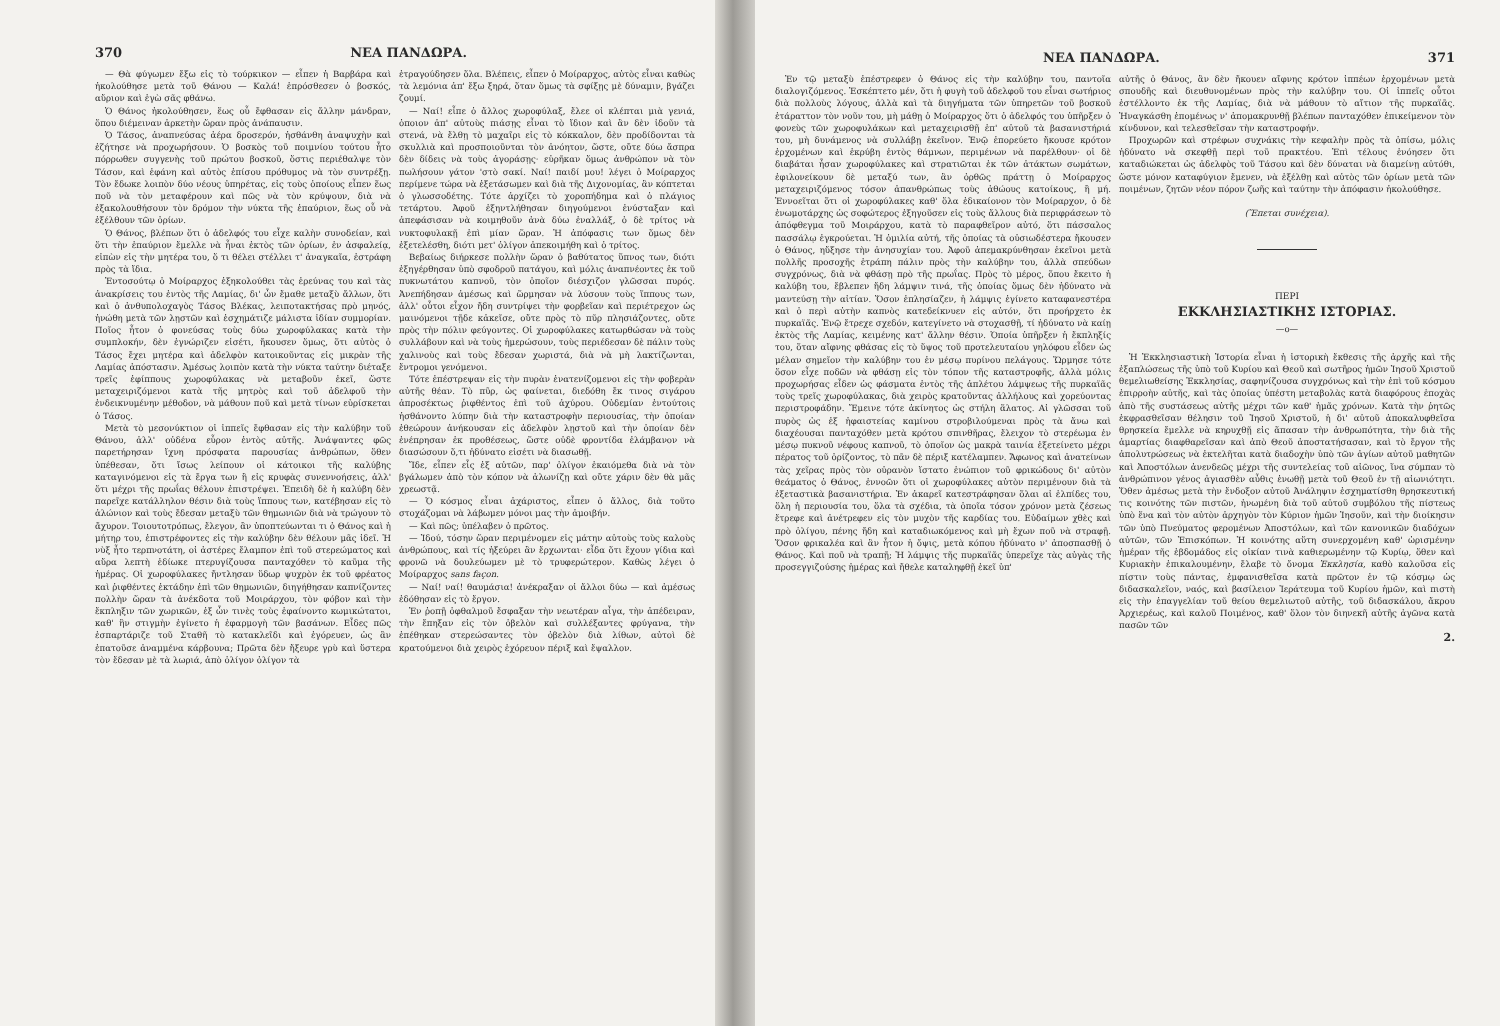370 ΝΕΑ ΠΑΝΔΩΡΑ.
— Θὰ φύγωμεν ἔξω εἰς τὸ τούρκικον — εἶπεν ἡ Βαρβάρα καὶ ἠκολούθησε μετὰ τοῦ Θάνου — Καλά! ἐπρόσθεσεν ὁ βοσκός, αὔριον καὶ ἐγὼ σᾶς φθάνω.
Ὁ Θάνος ἠκολούθησεν, ἕως οὗ ἔφθασαν εἰς ἄλλην μάνδραν, ὅπου διέμειναν ἀρκετὴν ὥραν πρὸς ἀνάπαυσιν.
Ὁ Τάσος, ἀναπνεύσας ἀέρα δροσερόν, ἠσθάνθη ἀναψυχὴν καὶ ἐζήτησε νὰ προχωρήσουν. Ὁ βοσκὸς τοῦ ποιμνίου τούτου ἦτο πόρρωθεν συγγενὴς τοῦ πρώτου βοσκοῦ, ὅστις περιέθαλψε τὸν Τάσον, καὶ ἐφάνη καὶ αὐτὸς ἐπίσου πρόθυμος νὰ τὸν συντρέξῃ. Τὸν ἔδωκε λοιπὸν δύο νέους ὑπηρέτας, εἰς τοὺς ὁποίους εἶπεν ἕως ποῦ νὰ τὸν μεταφέρουν καὶ πῶς νὰ τὸν κρύψουν, διὰ νὰ ἐξακολουθήσουν τὸν δρόμον τὴν νύκτα τῆς ἐπαύριον, ἕως οὗ νὰ ἐξέλθουν τῶν ὁρίων.
Ὁ Θάνος, βλέπων ὅτι ὁ ἀδελφός του εἶχε καλὴν συνοδείαν, καὶ ὅτι τὴν ἐπαύριον ἔμελλε νὰ ἦναι ἐκτὸς τῶν ὁρίων, ἐν ἀσφαλείᾳ, εἰπὼν εἰς τὴν μητέρα του, ὅ τι θέλει στέλλει τ' ἀναγκαῖα, ἐστράφη πρὸς τὰ ἴδια.
Ἐντοσούτῳ ὁ Μοίραρχος ἐξηκολούθει τὰς ἐρεύνας του καὶ τὰς ἀνακρίσεις του ἐντὸς τῆς Λαμίας, δι' ὧν ἔμαθε μεταξὺ ἄλλων, ὅτι καὶ ὁ ἀνθυπολοχαγὸς Τάσος Βλέκας, λειποτακτήσας πρὸ μηνός, ἡνώθη μετὰ τῶν λῃστῶν καὶ ἐσχημάτιζε μάλιστα ἰδίαν συμμορίαν. Ποῖος ἦτον ὁ φονεύσας τοὺς δύω χωροφύλακας κατὰ τὴν συμπλοκήν, δὲν ἐγνώριζεν εἰσέτι, ἤκουσεν ὅμως, ὅτι αὐτὸς ὁ Τάσος ἔχει μητέρα καὶ ἀδελφὸν κατοικοῦντας εἰς μικρὰν τῆς Λαμίας ἀπόστασιν. Ἀμέσως λοιπὸν κατὰ τὴν νύκτα ταύτην διέταξε τρεῖς ἐφίππους χωροφύλακας νὰ μεταβοῦν ἐκεῖ, ὥστε μεταχειριζόμενοι κατὰ τῆς μητρὸς καὶ τοῦ ἀδελφοῦ τὴν ἐνδεικνυμένην μέθοδον, νὰ μάθουν ποῦ καὶ μετὰ τίνων εὑρίσκεται ὁ Τάσος.
Μετὰ τὸ μεσονύκτιον οἱ ἱππεῖς ἔφθασαν εἰς τὴν καλύβην τοῦ Θάνου, ἀλλ' οὐδένα εὗρον ἐντὸς αὐτῆς. Ἀνάψαντες φῶς παρετήρησαν ἴχνη πρόσφατα παρουσίας ἀνθρώπων, ὅθεν ὑπέθεσαν, ὅτι ἴσως λείπουν οἱ κάτοικοι τῆς καλύβης καταγινόμενοι εἰς τὰ ἔργα των ἢ εἰς κρυφὰς συνεννοήσεις, ἀλλ' ὅτι μέχρι τῆς πρωΐας θέλουν ἐπιστρέψει. Ἐπειδὴ δὲ ἡ καλύβη δὲν παρεῖχε κατάλληλον θέσιν διὰ τοὺς ἵππους των, κατέβησαν εἰς τὸ ἁλώνιον καὶ τοὺς ἔδεσαν μεταξὺ τῶν θημωνιῶν διὰ νὰ τρώγουν τὸ ἄχυρον. Τοιουτοτρόπως, ἔλεγον, ἂν ὑποπτεύωνται τι ὁ Θάνος καὶ ἡ μήτηρ του, ἐπιστρέφοντες εἰς τὴν καλύβην δὲν θέλουν μᾶς ἰδεῖ. Ἡ νὺξ ἦτο τερπνοτάτη, οἱ ἀστέρες ἔλαμπον ἐπὶ τοῦ στερεώματος καὶ αὔρα λεπτὴ ἐδίωκε πτερυγίζουσα πανταχόθεν τὸ καῦμα τῆς ἡμέρας. Οἱ χωροφύλακες ἤντλησαν ὕδωρ ψυχρὸν ἐκ τοῦ φρέατος καὶ ῥιφθέντες ἐκτάδην ἐπὶ τῶν θημωνιῶν, διηγήθησαν καπνίζοντες πολλὴν ὥραν τὰ ἀνέκδοτα τοῦ Μοιράρχου, τὸν φόβον καὶ τὴν ἔκπληξιν τῶν χωρικῶν, ἐξ ὧν τινὲς τοὺς ἐφαίνοντο κωμικώτατοι, καθ' ἣν στιγμὴν ἐγίνετο ἡ ἐφαρμογὴ τῶν βασάνων. Εἶδες πῶς ἐσπαρτάριζε τοῦ Σταθῆ τὸ κατακλεῖδι καὶ ἐγόρευεν, ὡς ἂν ἐπατοῦσε ἀναμμένα κάρβουνα; Πρῶτα δὲν ἤξευρε γρὺ καὶ ὕστερα τὸν ἔδεσαν μὲ τὰ λωριά, ἀπὸ ὀλίγον ὀλίγον τὰ
ἐτραγούδησεν ὅλα. Βλέπεις, εἶπεν ὁ Μοίραρχος, αὐτὸς εἶναι καθὼς τὰ λεμόνια ἀπ' ἔξω ξηρά, ὅταν ὅμως τὰ σφίξῃς μὲ δύναμιν, βγάζει ζουμί.
— Ναί! εἶπε ὁ ἄλλος χωροφύλαξ, ἔλεε οἱ κλέπται μιὰ γενιά, ὁποιον ἀπ' αὐτοὺς πιάσῃς εἶναι τὸ ἴδιον καὶ ἂν δὲν ἰδοῦν τὰ στενά, νὰ ἔλθῃ τὸ μαχαῖρι εἰς τὸ κόκκαλον, δὲν προδίδονται τὰ σκυλλιὰ καὶ προσποιοῦνται τὸν ἀνόητον, ὥστε, οὔτε δύω ἄσπρα δὲν δίδεις νὰ τοὺς ἀγοράσῃς· εὑρῆκαν ὅμως ἀνθρώπον νὰ τὸν πωλήσουν γάτον 'στὸ σακί. Ναί! παιδί μου! λέγει ὁ Μοίραρχος περίμενε τώρα νὰ ἐξετάσωμεν καὶ διὰ τῆς Διχονομίας, ἂν κόπτεται ὁ γλωσσοδέτης. Τότε ἀρχίζει τὸ χοροπήδημα καὶ ὁ πλάγιος τετάρτου. Ἀφοῦ ἐξηντλήθησαν διηγούμενοι ἐνύσταξαν καὶ ἀπεφάσισαν νὰ κοιμηθοῦν ἀνὰ δύω ἐναλλάξ, ὁ δὲ τρίτος νὰ νυκτοφυλακῇ ἐπὶ μίαν ὥραν. Ἡ ἀπόφασις των ὅμως δὲν ἐξετελέσθη, διότι μετ' ὀλίγον ἀπεκοιμήθη καὶ ὁ τρίτος.
Βεβαίως διήρκεσε πολλὴν ὥραν ὁ βαθύτατος ὕπνος των, διότι ἐξηγέρθησαν ὑπὸ σφοδροῦ πατάγου, καὶ μόλις ἀναπνέοντες ἐκ τοῦ πυκνωτάτου καπνοῦ, τὸν ὁποῖον διέσχιζον γλῶσσαι πυρός. Ἀνεπήδησαν ἀμέσως καὶ ὥρμησαν νὰ λύσουν τοὺς ἵππους των, ἀλλ' οὗτοι εἶχον ἤδη συντρίψει τὴν φορβεῖαν καὶ περιέτρεχον ὡς μαινόμενοι τῇδε κἀκεῖσε, οὔτε πρὸς τὸ πῦρ πλησιάζοντες, οὔτε πρὸς τὴν πόλιν φεύγοντες. Οἱ χωροφύλακες κατωρθώσαν νὰ τοὺς συλλάβουν καὶ νὰ τοὺς ἡμερώσουν, τοὺς περιέδεσαν δὲ πάλιν τοὺς χαλινοὺς καὶ τοὺς ἔδεσαν χωριστά, διὰ νὰ μὴ λακτίζωνται, ἔντρομοι γενόμενοι.
Τότε ἐπέστρεψαν εἰς τὴν πυρὰν ἐνατενίζομενοι εἰς τὴν φοβερὰν αὐτῆς θέαν. Τὸ πῦρ, ὡς φαίνεται, διεδόθη ἔκ τινος σιγάρου ἀπροσέκτως ῥιφθέντος ἐπὶ τοῦ ἀχύρου. Οὐδεμίαν ἐντούτοις ἠσθάνοντο λύπην διὰ τὴν καταστροφὴν περιουσίας, τὴν ὁποίαν ἐθεώρουν ἀνήκουσαν εἰς ἀδελφὸν λῃστοῦ καὶ τὴν ὁποίαν δὲν ἐνέπρησαν ἐκ προθέσεως, ὥστε οὐδὲ φροντίδα ἐλάμβανον νὰ διασώσουν ὅ,τι ἠδύνατο εἰσέτι νὰ διασωθῇ.
Ἴδε, εἶπεν εἷς ἐξ αὐτῶν, παρ' ὀλίγον ἐκαιόμεθα διὰ νὰ τὸν βγάλωμεν ἀπὸ τὸν κόπον νὰ ἁλωνίζῃ καὶ οὔτε χάριν δὲν θὰ μᾶς χρεωστᾷ.
— Ὁ κόσμος εἶναι ἀχάριστος, εἶπεν ὁ ἄλλος, διὰ τοῦτο στοχάζομαι νὰ λάβωμεν μόνοι μας τὴν ἀμοιβήν.
— Καὶ πῶς; ὑπέλαβεν ὁ πρῶτος.
— Ἰδού, τόσην ὥραν περιμένομεν εἰς μάτην αὐτοὺς τοὺς καλοὺς ἀνθρώπους, καὶ τίς ἠξεύρει ἂν ἔρχωνται· εἶδα ὅτι ἔχουν γίδια καὶ φρονῶ νὰ δουλεύωμεν μὲ τὸ τρυφερώτερον. Καθὼς λέγει ὁ Μοίραρχος sans façon.
— Ναί! ναί! θαυμάσια! ἀνέκραξαν οἱ ἄλλοι δύω — καὶ ἀμέσως ἐδόθησαν εἰς τὸ ἔργον.
Ἐν ῥοπῇ ὀφθαλμοῦ ἔσφαξαν τὴν νεωτέραν αἶγα, τὴν ἀπέδειραν, τὴν ἔπηξαν εἰς τὸν ὀβελὸν καὶ συλλέξαντες φρύγανα, τὴν ἐπέθηκαν στερεώσαντες τὸν ὀβελὸν διὰ λίθων, αὐτοὶ δὲ κρατούμενοι διὰ χειρὸς ἐχόρευον πέριξ καὶ ἔψαλλον.
ΝΕΑ ΠΑΝΔΩΡΑ. 371
Ἐν τῷ μεταξὺ ἐπέστρεφεν ὁ Θάνος εἰς τὴν καλύβην του, παντοῖα διαλογιζόμενος. Ἐσκέπτετο μέν, ὅτι ἡ φυγὴ τοῦ ἀδελφοῦ του εἶναι σωτήριος διὰ πολλοὺς λόγους, ἀλλὰ καὶ τὰ διηγήματα τῶν ὑπηρετῶν τοῦ βοσκοῦ ἐτάραττον τὸν νοῦν του, μὴ μάθῃ ὁ Μοίραρχος ὅτι ὁ ἀδελφός του ὑπῆρξεν ὁ φονεὺς τῶν χωροφυλάκων καὶ μεταχειρισθῇ ἐπ' αὐτοῦ τὰ βασανιστήριά του, μὴ δυνάμενος νὰ συλλάβῃ ἐκεῖνον. Ἐνῷ ἐπορεύετο ἤκουσε κρότον ἐρχομένων καὶ ἐκρύβη ἐντὸς θάμνων, περιμένων νὰ παρέλθουν· οἱ δὲ διαβάται ἦσαν χωροφύλακες καὶ στρατιῶται ἐκ τῶν ἀτάκτων σωμάτων, ἐφιλονείκουν δὲ μεταξύ των, ἂν ὀρθῶς πράττῃ ὁ Μοίραρχος μεταχειριζόμενος τόσον ἀπανθρώπως τοὺς ἀθώους κατοίκους, ἢ μή. Ἐννοεῖται ὅτι οἱ χωροφύλακες καθ' ὅλα ἐδικαίονον τὸν Μοίραρχον, ὁ δὲ ἐνωμοτάρχης ὡς σοφώτερος ἐξηγοῦσεν εἰς τοὺς ἄλλους διὰ περιφράσεων τὸ ἀπόφθεγμα τοῦ Μοιράρχου, κατὰ τὸ παραφθεῖρον αὐτό, ὅτι πάσσαλος πασσάλῳ ἐγκρούεται. Ἡ ὁμιλία αὐτή, τῆς ὁποίας τὰ οὐσιωδέστερα ἤκουσεν ὁ Θάνος, ηὔξησε τὴν ἀνησυχίαν του. Ἀφοῦ ἀπεμακρύνθησαν ἐκεῖνοι μετὰ πολλῆς προσοχῆς ἐτράπη πάλιν πρὸς τὴν καλύβην του, ἀλλὰ σπεύδων συγχρόνως, διὰ νὰ φθάσῃ πρὸ τῆς πρωΐας. Πρὸς τὸ μέρος, ὅπου ἔκειτο ἡ καλύβη του, ἔβλεπεν ἤδη λάμψιν τινά, τῆς ὁποίας ὅμως δὲν ἠδύνατο νὰ μαντεύσῃ τὴν αἰτίαν. Ὅσον ἐπλησίαζεν, ἡ λάμψις ἐγίνετο καταφανεστέρα καὶ ὁ περὶ αὐτὴν καπνὸς κατεδείκνυεν εἰς αὐτόν, ὅτι προήρχετο ἐκ πυρκαϊᾶς. Ἐνῷ ἔτρεχε σχεδόν, κατεγίνετο νὰ στοχασθῇ, τί ἠδύνατο νὰ καίῃ ἐκτὸς τῆς Λαμίας, κειμένης κατ' ἄλλην θέσιν. Ὁποία ὑπῆρξεν ἡ ἔκπληξίς του, ὅταν αἴφνης φθάσας εἰς τὸ ὕψος τοῦ προτελευταίου γηλόφου εἶδεν ὡς μέλαν σημεῖον τὴν καλύβην του ἐν μέσῳ πυρίνου πελάγους. Ὥρμησε τότε ὅσον εἶχε ποδῶν νὰ φθάσῃ εἰς τὸν τόπον τῆς καταστροφῆς, ἀλλὰ μόλις προχωρήσας εἶδεν ὡς φάσματα ἐντὸς τῆς ἀπλέτου λάμψεως τῆς πυρκαϊᾶς τοὺς τρεῖς χωροφύλακας, διὰ χειρὸς κρατοῦντας ἀλλήλους καὶ χορεύοντας περιστροφάδην. Ἔμεινε τότε ἀκίνητος ὡς στήλη ἅλατος. Αἱ γλῶσσαι τοῦ πυρὸς ὡς ἐξ ἡφαιστείας καμίνου στροβιλούμεναι πρὸς τὰ ἄνω καὶ διαχέουσαι πανταχόθεν μετὰ κρότου σπινθῆρας, ἔλειχον τὸ στερέωμα ἐν μέσῳ πυκνοῦ νέφους καπνοῦ, τὸ ὁποῖον ὡς μακρὰ ταινία ἐξετείνετο μέχρι πέρατος τοῦ ὁρίζοντος, τὸ πᾶν δὲ πέριξ κατέλαμπεν. Ἄφωνος καὶ ἀνατείνων τὰς χεῖρας πρὸς τὸν οὐρανὸν ἵστατο ἐνώπιον τοῦ φρικώδους δι' αὐτὸν θεάματος ὁ Θάνος, ἐννοῶν ὅτι οἱ χωροφύλακες αὐτὸν περιμένουν διὰ τὰ ἐξεταστικὰ βασανιστήρια. Ἐν ἀκαρεῖ κατεστράφησαν ὅλαι αἱ ἐλπίδες του, ὅλη ἡ περιουσία του, ὅλα τὰ σχέδια, τὰ ὁποῖα τόσον χρόνον μετὰ ζέσεως ἔτρεφε καὶ ἀνέτρεφεν εἰς τὸν μυχὸν τῆς καρδίας του. Εὐδαίμων χθὲς καὶ πρὸ ὀλίγου, πένης ἤδη καὶ καταδιωκόμενος καὶ μὴ ἔχων ποῦ νὰ στραφῇ. Ὅσον φρικαλέα καὶ ἂν ἦτον ἡ ὄψις, μετὰ κόπου ἠδύνατο ν' ἀποσπασθῇ ὁ Θάνος. Καὶ ποῦ νὰ τραπῇ; Ἡ λάμψις τῆς πυρκαϊᾶς ὑπερεῖχε τὰς αὐγὰς τῆς προσεγγιζούσης ἡμέρας καὶ ἤθελε καταληφθῇ ἐκεῖ ὑπ'
αὐτῆς ὁ Θάνος, ἂν δὲν ἤκουεν αἴφνης κρότον ἱππέων ἐρχομένων μετὰ σπουδῆς καὶ διευθυνομένων πρὸς τὴν καλύβην του. Οἱ ἱππεῖς οὗτοι ἐστέλλοντο ἐκ τῆς Λαμίας, διὰ νὰ μάθουν τὸ αἴτιον τῆς πυρκαϊᾶς. Ἠναγκάσθη ἑπομένως ν' ἀπομακρυνθῇ βλέπων πανταχόθεν ἐπικείμενον τὸν κίνδυνον, καὶ τελεσθεῖσαν τὴν καταστροφήν.
Προχωρῶν καὶ στρέφων συχνάκις τὴν κεφαλὴν πρὸς τὰ ὀπίσω, μόλις ἠδύνατο νὰ σκεφθῇ περὶ τοῦ πρακτέου. Ἐπὶ τέλους ἐνόησεν ὅτι καταδιώκεται ὡς ἀδελφὸς τοῦ Τάσου καὶ δὲν δύναται νὰ διαμείνῃ αὐτόθι, ὥστε μόνον καταφύγιον ἔμενεν, νὰ ἐξέλθῃ καὶ αὐτὸς τῶν ὁρίων μετὰ τῶν ποιμένων, ζητῶν νέον πόρον ζωῆς καὶ ταύτην τὴν ἀπόφασιν ἠκολούθησε.
(Ἕπεται συνέχεια).
ΠΕΡΙ
ΕΚΚΛΗΣΙΑΣΤΙΚΗΣ ΙΣΤΟΡΙΑΣ.
—ο—
Ἡ Ἐκκλησιαστικὴ Ἱστορία εἶναι ἡ ἱστορικὴ ἔκθεσις τῆς ἀρχῆς καὶ τῆς ἐξαπλώσεως τῆς ὑπὸ τοῦ Κυρίου καὶ Θεοῦ καὶ σωτῆρος ἡμῶν Ἰησοῦ Χριστοῦ θεμελιωθείσης Ἐκκλησίας, σαφηνίζουσα συγχρόνως καὶ τὴν ἐπὶ τοῦ κόσμου ἐπιρροὴν αὐτῆς, καὶ τὰς ὁποίας ὑπέστη μεταβολὰς κατὰ διαφόρους ἐποχὰς ἀπὸ τῆς συστάσεως αὐτῆς μέχρι τῶν καθ' ἡμᾶς χρόνων. Κατὰ τὴν ῥητῶς ἐκφρασθεῖσαν θέλησιν τοῦ Ἰησοῦ Χριστοῦ, ἡ δι' αὐτοῦ ἀποκαλυφθεῖσα θρησκεία ἔμελλε νὰ κηρυχθῇ εἰς ἅπασαν τὴν ἀνθρωπότητα, τὴν διὰ τῆς ἁμαρτίας διαφθαρεῖσαν καὶ ἀπὸ Θεοῦ ἀποστατήσασαν, καὶ τὸ ἔργον τῆς ἀπολυτρώσεως νὰ ἐκτελῆται κατὰ διαδοχὴν ὑπὸ τῶν ἁγίων αὐτοῦ μαθητῶν καὶ Ἀποστόλων ἀνενδεῶς μέχρι τῆς συντελείας τοῦ αἰῶνος, ἵνα σύμπαν τὸ ἀνθρώπινον γένος ἁγιασθὲν αὖθις ἑνωθῇ μετὰ τοῦ Θεοῦ ἐν τῇ αἰωνιότητι. Ὅθεν ἀμέσως μετὰ τὴν ἔνδοξον αὐτοῦ Ἀνάληψιν ἐσχηματίσθη θρησκευτική τις κοινότης τῶν πιστῶν, ἡνωμένη διὰ τοῦ αὐτοῦ συμβόλου τῆς πίστεως ὑπὸ ἕνα καὶ τὸν αὐτὸν ἀρχηγὸν τὸν Κύριον ἡμῶν Ἰησοῦν, καὶ τὴν διοίκησιν τῶν ὑπὸ Πνεύματος φερομένων Ἀποστόλων, καὶ τῶν κανονικῶν διαδόχων αὐτῶν, τῶν Ἐπισκόπων. Ἡ κοινότης αὕτη συνερχομένη καθ' ὡρισμένην ἡμέραν τῆς ἑβδομάδος εἰς οἰκίαν τινὰ καθιερωμένην τῷ Κυρίῳ, ὅθεν καὶ Κυριακὴν ἐπικαλουμένην, ἔλαβε τὸ ὄνομα Ἐκκλησία, καθὸ καλοῦσα εἰς πίστιν τοὺς πάντας, ἐμφανισθεῖσα κατὰ πρῶτον ἐν τῷ κόσμῳ ὡς διδασκαλεῖον, ναός, καὶ βασίλειον Ἱεράτευμα τοῦ Κυρίου ἡμῶν, καὶ πιστὴ εἰς τὴν ἐπαγγελίαν τοῦ θείου θεμελιωτοῦ αὐτῆς, τοῦ διδασκάλου, ἄκρου Ἀρχιερέως, καὶ καλοῦ Ποιμένος, καθ' ὅλον τὸν διηνεκῆ αὐτῆς ἀγῶνα κατὰ πασῶν τῶν
2.